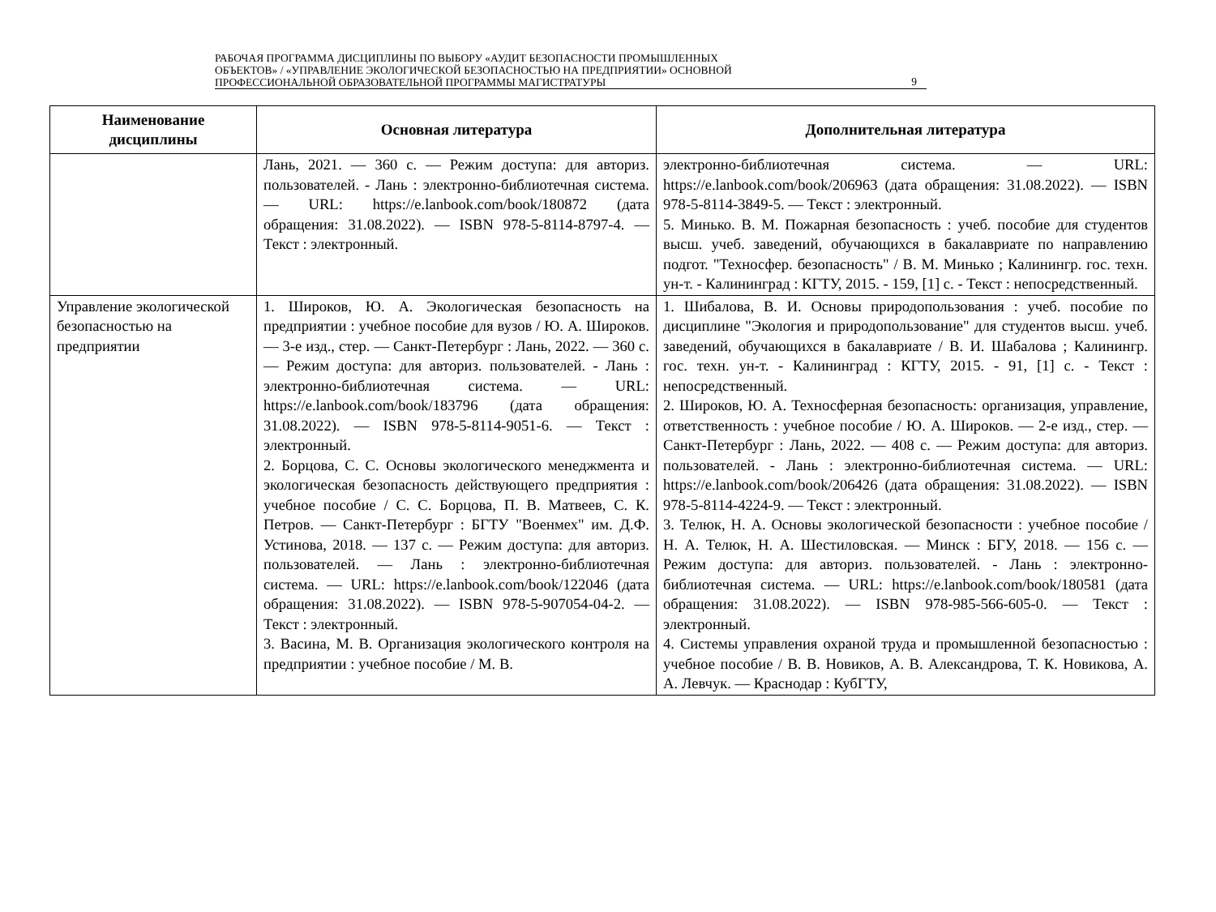РАБОЧАЯ ПРОГРАММА ДИСЦИПЛИНЫ ПО ВЫБОРУ «АУДИТ БЕЗОПАСНОСТИ ПРОМЫШЛЕННЫХ
ОБЪЕКТОВ» / «УПРАВЛЕНИЕ ЭКОЛОГИЧЕСКОЙ БЕЗОПАСНОСТЬЮ НА ПРЕДПРИЯТИИ» ОСНОВНОЙ
ПРОФЕССИОНАЛЬНОЙ ОБРАЗОВАТЕЛЬНОЙ ПРОГРАММЫ МАГИСТРАТУРЫ
9
| Наименование дисциплины | Основная литература | Дополнительная литература |
| --- | --- | --- |
| | Лань, 2021. — 360 с. — Режим доступа: для авториз. пользователей. - Лань : электронно-библиотечная система. — URL: https://e.lanbook.com/book/180872 (дата обращения: 31.08.2022). — ISBN 978-5-8114-8797-4. — Текст : электронный. | электронно-библиотечная система. — URL: https://e.lanbook.com/book/206963 (дата обращения: 31.08.2022). — ISBN 978-5-8114-3849-5. — Текст : электронный. 5. Минько. В. М. Пожарная безопасность : учеб. пособие для студентов высш. учеб. заведений, обучающихся в бакалавриате по направлению подгот. "Техносфер. безопасность" / В. М. Минько ; Калинингр. гос. техн. ун-т. - Калининград : КГТУ, 2015. - 159, [1] с. - Текст : непосредственный. |
| Управление экологической безопасностью на предприятии | 1. Широков, Ю. А. Экологическая безопасность на предприятии : учебное пособие для вузов / Ю. А. Широков. — 3-е изд., стер. — Санкт-Петербург : Лань, 2022. — 360 с. — Режим доступа: для авториз. пользователей. - Лань : электронно-библиотечная система. — URL: https://e.lanbook.com/book/183796 (дата обращения: 31.08.2022). — ISBN 978-5-8114-9051-6. — Текст : электронный. 2. Борцова, С. С. Основы экологического менеджмента и экологическая безопасность действующего предприятия : учебное пособие / С. С. Борцова, П. В. Матвеев, С. К. Петров. — Санкт-Петербург : БГТУ "Военмех" им. Д.Ф. Устинова, 2018. — 137 с. — Режим доступа: для авториз. пользователей. — Лань : электронно-библиотечная система. — URL: https://e.lanbook.com/book/122046 (дата обращения: 31.08.2022). — ISBN 978-5-907054-04-2. — Текст : электронный. 3. Васина, М. В. Организация экологического контроля на предприятии : учебное пособие / М. В. | 1. Шибалова, В. И. Основы природопользования : учеб. пособие по дисциплине "Экология и природопользование" для студентов высш. учеб. заведений, обучающихся в бакалавриате / В. И. Шабалова ; Калинингр. гос. техн. ун-т. - Калининград : КГТУ, 2015. - 91, [1] с. - Текст : непосредственный. 2. Широков, Ю. А. Техносферная безопасность: организация, управление, ответственность : учебное пособие / Ю. А. Широков. — 2-е изд., стер. — Санкт-Петербург : Лань, 2022. — 408 с. — Режим доступа: для авториз. пользователей. - Лань : электронно-библиотечная система. — URL: https://e.lanbook.com/book/206426 (дата обращения: 31.08.2022). — ISBN 978-5-8114-4224-9. — Текст : электронный. 3. Телюк, Н. А. Основы экологической безопасности : учебное пособие / Н. А. Телюк, Н. А. Шестиловская. — Минск : БГУ, 2018. — 156 с. — Режим доступа: для авториз. пользователей. - Лань : электронно-библиотечная система. — URL: https://e.lanbook.com/book/180581 (дата обращения: 31.08.2022). — ISBN 978-985-566-605-0. — Текст : электронный. 4. Системы управления охраной труда и промышленной безопасностью : учебное пособие / В. В. Новиков, А. В. Александрова, Т. К. Новикова, А. А. Левчук. — Краснодар : КубГТУ, |